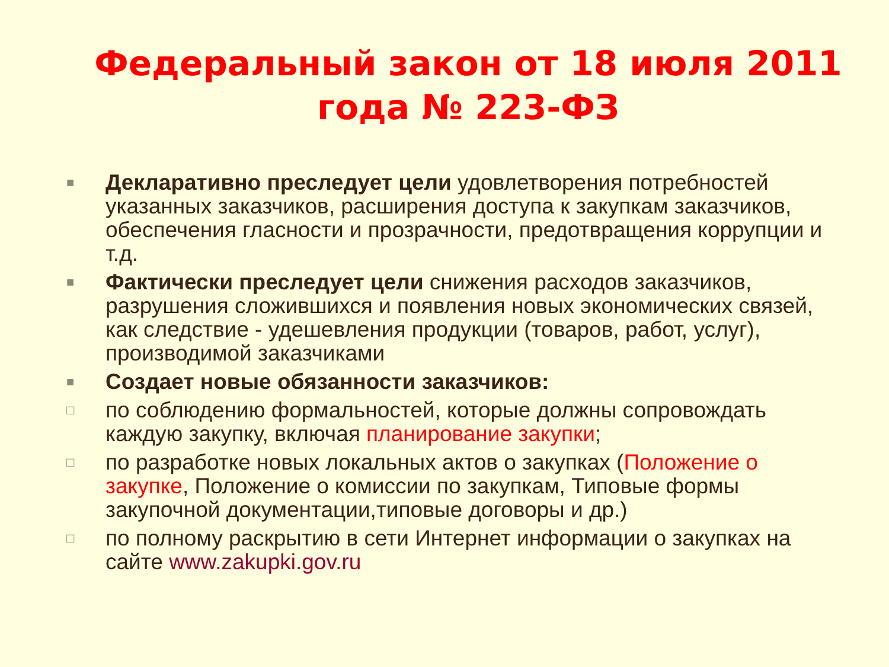Федеральный закон от 18 июля 2011 года № 223-ФЗ
■ Декларативно преследует цели удовлетворения потребностей указанных заказчиков, расширения доступа к закупкам заказчиков, обеспечения гласности и прозрачности, предотвращения коррупции и т.д.
■ Фактически преследует цели снижения расходов заказчиков, разрушения сложившихся и появления новых экономических связей, как следствие - удешевления продукции (товаров, работ, услуг), производимой заказчиками
■ Создает новые обязанности заказчиков:
□ по соблюдению формальностей, которые должны сопровождать каждую закупку, включая планирование закупки;
□ по разработке новых локальных актов о закупках (Положение о закупке, Положение о комиссии по закупкам, Типовые формы закупочной документации,типовые договоры и др.)
□ по полному раскрытию в сети Интернет информации о закупках на сайте www.zakupki.gov.ru